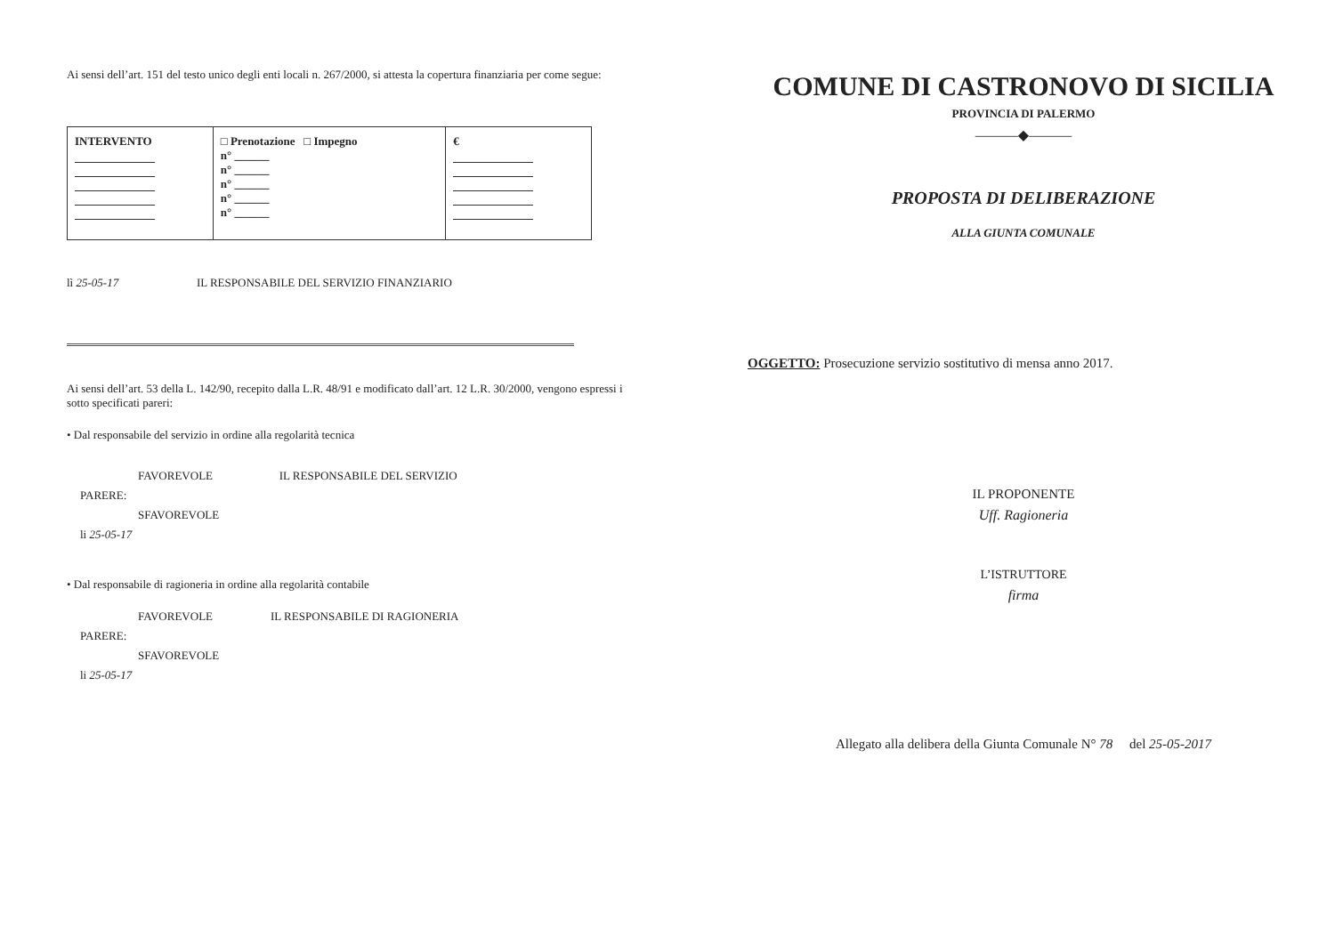Ai sensi dell’art. 151 del testo unico degli enti locali n. 267/2000, si attesta la copertura finanziaria per come segue:
| INTERVENTO | □ Prenotazione □ Impegno n° ______ n° ______ n° ______ n° ______ n° ______ | € |
lì 25-05-17 IL RESPONSABILE DEL SERVIZIO FINANZIARIO
Ai sensi dell’art. 53 della L. 142/90, recepito dalla L.R. 48/91 e modificato dall’art. 12 L.R. 30/2000, vengono espressi i sotto specificati pareri:
• Dal responsabile del servizio in ordine alla regolarità tecnica
FAVOREVOLE IL RESPONSABILE DEL SERVIZIO
PARERE:
SFAVOREVOLE
li 25-05-17
• Dal responsabile di ragioneria in ordine alla regolarità contabile
FAVOREVOLE IL RESPONSABILE DI RAGIONERIA
PARERE:
SFAVOREVOLE
li 25-05-17
COMUNE DI CASTRONOVO DI SICILIA
PROVINCIA DI PALERMO
———◆———
PROPOSTA DI DELIBERAZIONE
ALLA GIUNTA COMUNALE
OGGETTO: Prosecuzione servizio sostitutivo di mensa anno 2017.
IL PROPONENTE
Uff. Ragioneria
L’ISTRUTTORE
firma
Allegato alla delibera della Giunta Comunale N° 78 del 25-05-2017